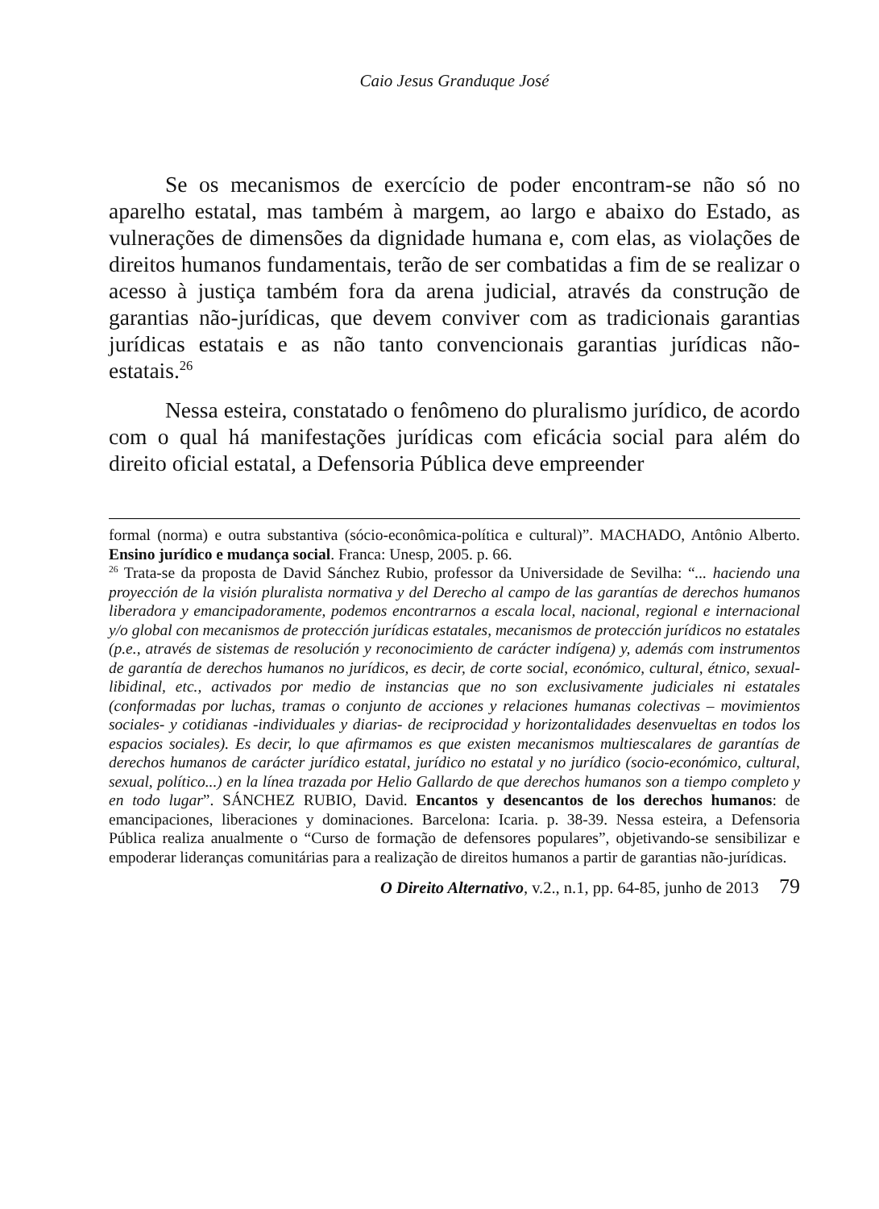Caio Jesus Granduque José
Se os mecanismos de exercício de poder encontram-se não só no aparelho estatal, mas também à margem, ao largo e abaixo do Estado, as vulnerações de dimensões da dignidade humana e, com elas, as violações de direitos humanos fundamentais, terão de ser combatidas a fim de se realizar o acesso à justiça também fora da arena judicial, através da construção de garantias não-jurídicas, que devem conviver com as tradicionais garantias jurídicas estatais e as não tanto convencionais garantias jurídicas não-estatais.<sup>26</sup>
Nessa esteira, constatado o fenômeno do pluralismo jurídico, de acordo com o qual há manifestações jurídicas com eficácia social para além do direito oficial estatal, a Defensoria Pública deve empreender
formal (norma) e outra substantiva (sócio-econômica-política e cultural)”. MACHADO, Antônio Alberto. Ensino jurídico e mudança social. Franca: Unesp, 2005. p. 66.
<sup>26</sup> Trata-se da proposta de David Sánchez Rubio, professor da Universidade de Sevilha: “... haciendo una proyección de la visión pluralista normativa y del Derecho al campo de las garantías de derechos humanos liberadora y emancipadoramente, podemos encontrarnos a escala local, nacional, regional e internacional y/o global con mecanismos de protección jurídicas estatales, mecanismos de protección jurídicos no estatales (p.e., através de sistemas de resolución y reconocimiento de carácter indígena) y, además com instrumentos de garantía de derechos humanos no jurídicos, es decir, de corte social, económico, cultural, étnico, sexual-libidinal, etc., activados por medio de instancias que no son exclusivamente judiciales ni estatales (conformadas por luchas, tramas o conjunto de acciones y relaciones humanas colectivas – movimientos sociales- y cotidianas -individuales y diarias- de reciprocidad y horizontalidades desenvueltas en todos los espacios sociales). Es decir, lo que afirmamos es que existen mecanismos multiescalares de garantías de derechos humanos de carácter jurídico estatal, jurídico no estatal y no jurídico (socio-económico, cultural, sexual, político...) en la línea trazada por Helio Gallardo de que derechos humanos son a tiempo completo y en todo lugar”. SÁNCHEZ RUBIO, David. Encantos y desencantos de los derechos humanos: de emancipaciones, liberaciones y dominaciones. Barcelona: Icaria. p. 38-39. Nessa esteira, a Defensoria Pública realiza anualmente o “Curso de formação de defensores populares”, objetivando-se sensibilizar e empoderar lideranças comunitárias para a realização de direitos humanos a partir de garantias não-jurídicas.
O Direito Alternativo, v.2., n.1, pp. 64-85, junho de 2013 79